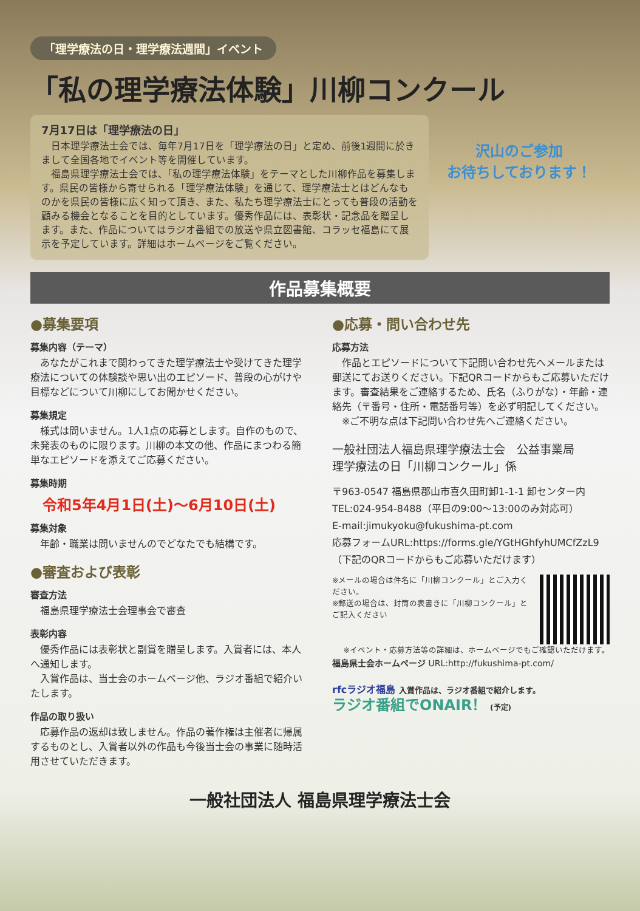「理学療法の日・理学療法週間」イベント
「私の理学療法体験」川柳コンクール
7月17日は「理学療法の日」
　日本理学療法士会では、毎年7月17日を「理学療法の日」と定め、前後1週間に於きまして全国各地でイベント等を開催しています。
　福島県理学療法士会では、「私の理学療法体験」をテーマとした川柳作品を募集します。県民の皆様から寄せられる「理学療法体験」を通じて、理学療法士とはどんなものかを県民の皆様に広く知って頂き、また、私たち理学療法士にとっても普段の活動を顧みる機会となることを目的としています。優秀作品には、表彰状・記念品を贈呈します。また、作品についてはラジオ番組での放送や県立図書館、コラッセ福島にて展示を予定しています。詳細はホームページをご覧ください。
沢山のご参加
お待ちしております！
作品募集概要
●募集要項
募集内容（テーマ）
　あなたがこれまで関わってきた理学療法士や受けてきた理学療法についての体験談や思い出のエピソード、普段の心がけや目標などについて川柳にしてお聞かせください。
募集規定
　様式は問いません。1人1点の応募とします。自作のもので、未発表のものに限ります。川柳の本文の他、作品にまつわる簡単なエピソードを添えてご応募ください。
募集時期
令和5年4月1日(土)～6月10日(土)
募集対象
　年齢・職業は問いませんのでどなたでも結構です。
●審査および表彰
審査方法
　福島県理学療法士会理事会で審査
表彰内容
　優秀作品には表彰状と副賞を贈呈します。入賞者には、本人へ通知します。
　入賞作品は、当士会のホームページ他、ラジオ番組で紹介いたします。
作品の取り扱い
　応募作品の返却は致しません。作品の著作権は主催者に帰属するものとし、入賞者以外の作品も今後当士会の事業に随時活用させていただきます。
●応募・問い合わせ先
応募方法
　作品とエピソードについて下記問い合わせ先へメールまたは郵送にてお送りください。下記QRコードからもご応募いただけます。審査結果をご連絡するため、氏名（ふりがな）・年齢・連絡先（〒番号・住所・電話番号等）を必ず明記してください。
　※ご不明な点は下記問い合わせ先へご連絡ください。
一般社団法人福島県理学療法士会　公益事業局
理学療法の日「川柳コンクール」係
〒963-0547 福島県郡山市喜久田町卸1-1-1 卸センター内
TEL:024-954-8488（平日の9:00～13:00のみ対応可）
E-mail:jimukyoku@fukushima-pt.com
応募フォームURL:https://forms.gle/YGtHGhfyhUMCfZzL9
（下記のQRコードからもご応募いただけます）
※メールの場合は件名に「川柳コンクール」とご入力ください。
※郵送の場合は、封筒の表書きに「川柳コンクール」とご記入ください
※イベント・応募方法等の詳細は、ホームページでもご確認いただけます。
福島県士会ホームページ URL:http://fukushima-pt.com/
rfcラジオ福島 入賞作品は、ラジオ番組で紹介します。
ラジオ番組でONAIR！ (予定)
一般社団法人 福島県理学療法士会